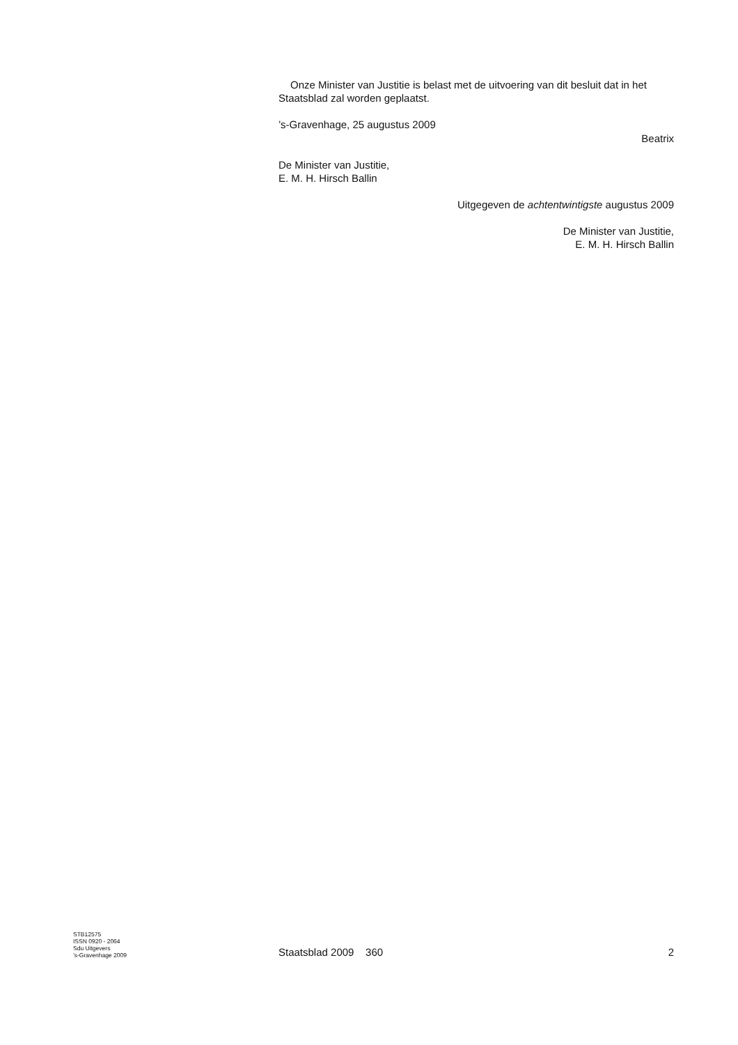Onze Minister van Justitie is belast met de uitvoering van dit besluit dat in het Staatsblad zal worden geplaatst.
’s-Gravenhage, 25 augustus 2009
Beatrix
De Minister van Justitie,
E. M. H. Hirsch Ballin
Uitgegeven de achtentwintigste augustus 2009
De Minister van Justitie,
E. M. H. Hirsch Ballin
STB12575
ISSN 0920 - 2064
Sdu Uitgevers
’s-Gravenhage 2009
Staatsblad 2009 360 2